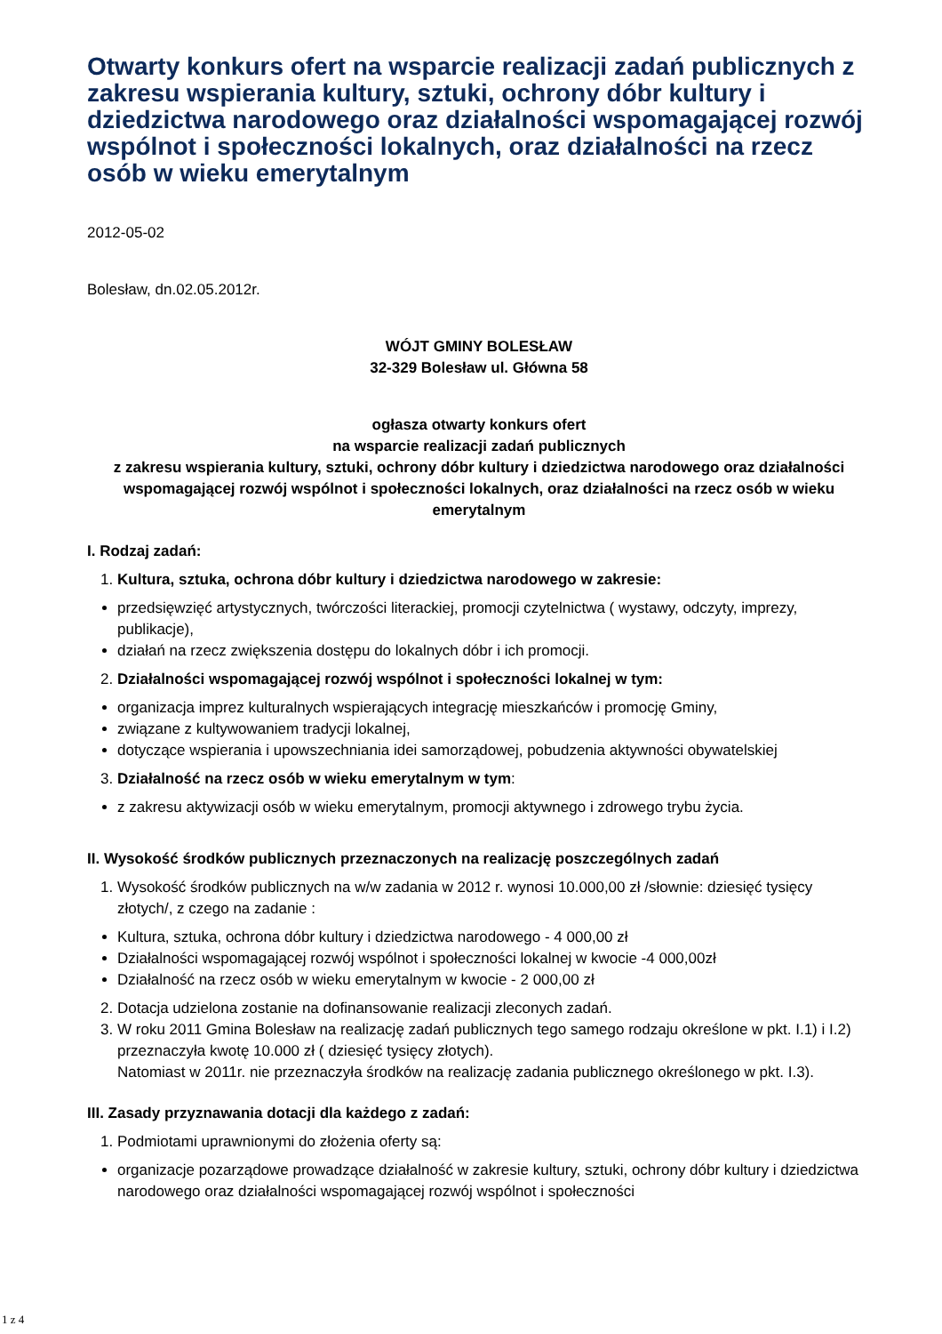Otwarty konkurs ofert na wsparcie realizacji zadań publicznych z zakresu wspierania kultury, sztuki, ochrony dóbr kultury i dziedzictwa narodowego oraz działalności wspomagającej rozwój wspólnot i społeczności lokalnych, oraz działalności na rzecz osób w wieku emerytalnym
2012-05-02
Bolesław, dn.02.05.2012r.
WÓJT GMINY BOLESŁAW
32-329 Bolesław ul. Główna 58
ogłasza otwarty konkurs ofert
na wsparcie realizacji zadań publicznych
z zakresu wspierania kultury, sztuki, ochrony dóbr kultury i dziedzictwa narodowego oraz działalności wspomagającej rozwój wspólnot i społeczności lokalnych, oraz działalności na rzecz osób w wieku emerytalnym
I. Rodzaj zadań:
1. Kultura, sztuka, ochrona dóbr kultury i dziedzictwa narodowego w zakresie:
przedsięwzięć artystycznych, twórczości literackiej, promocji czytelnictwa ( wystawy, odczyty, imprezy, publikacje),
działań na rzecz zwiększenia dostępu do lokalnych dóbr i ich promocji.
2. Działalności wspomagającej rozwój wspólnot i społeczności lokalnej w tym:
organizacja imprez kulturalnych wspierających integrację mieszkańców i promocję Gminy,
związane z kultywowaniem tradycji lokalnej,
dotyczące wspierania i upowszechniania idei samorządowej, pobudzenia aktywności obywatelskiej
3. Działalność na rzecz osób w wieku emerytalnym w tym:
z zakresu aktywizacji osób w wieku emerytalnym, promocji aktywnego i zdrowego trybu życia.
II. Wysokość środków publicznych przeznaczonych na realizację poszczególnych zadań
1. Wysokość środków publicznych na w/w zadania w 2012 r. wynosi 10.000,00 zł /słownie: dziesięć tysięcy złotych/, z czego na zadanie :
Kultura, sztuka, ochrona dóbr kultury i dziedzictwa narodowego - 4 000,00 zł
Działalności wspomagającej rozwój wspólnot i społeczności lokalnej w kwocie -4 000,00zł
Działalność na rzecz osób w wieku emerytalnym w kwocie - 2 000,00 zł
2. Dotacja udzielona zostanie na dofinansowanie realizacji zleconych zadań.
3. W roku 2011 Gmina Bolesław na realizację zadań publicznych tego samego rodzaju określone w pkt. I.1) i I.2) przeznaczyła kwotę 10.000 zł ( dziesięć tysięcy złotych).
Natomiast w 2011r. nie przeznaczyła środków na realizację zadania publicznego określonego w pkt. I.3).
III. Zasady przyznawania dotacji dla każdego z zadań:
1. Podmiotami uprawnionymi do złożenia oferty są:
organizacje pozarządowe prowadzące działalność w zakresie kultury, sztuki, ochrony dóbr kultury i dziedzictwa narodowego oraz działalności wspomagającej rozwój wspólnot i społeczności
1 z 4